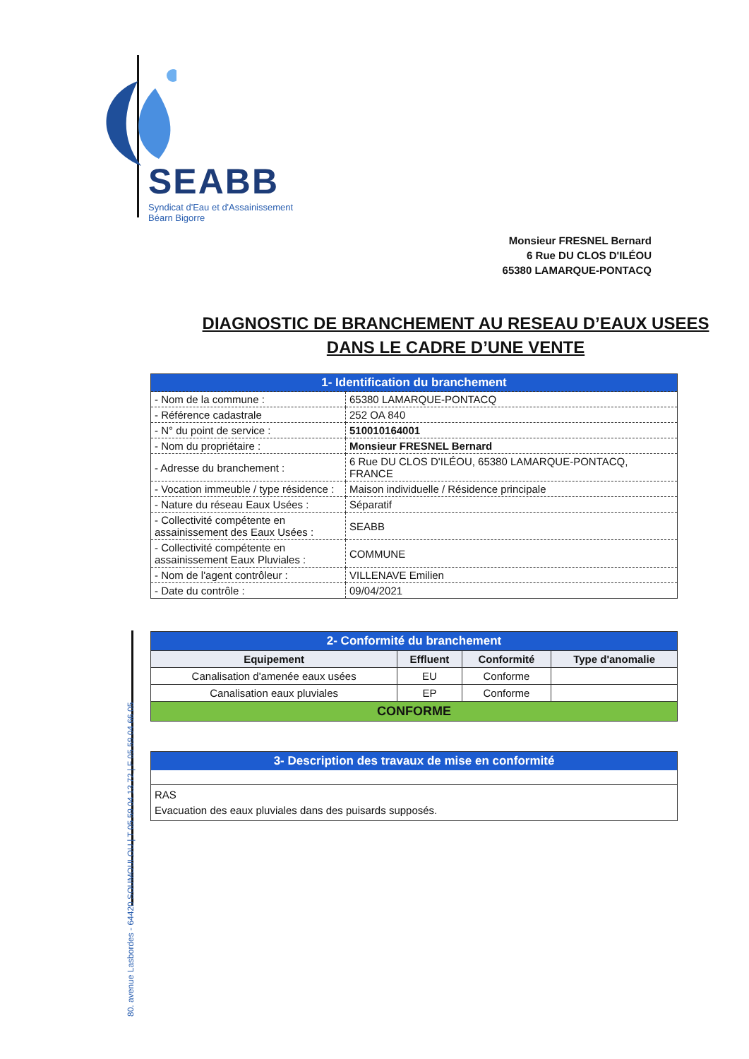SEABB
Syndicat d'Eau et d'Assainissement
Béarn Bigorre
Monsieur FRESNEL Bernard
6 Rue DU CLOS D'ILÉOU
65380 LAMARQUE-PONTACQ
80. avenue Lasbordes - 64420 SOUMOULOU | T 05 59 04 13 72 | F 05 59 04 66 05
DIAGNOSTIC DE BRANCHEMENT AU RESEAU D’EAUX USEES
DANS LE CADRE D’UNE VENTE
| 1- Identification du branchement | |
| - Nom de la commune : | 65380 LAMARQUE-PONTACQ |
| - Référence cadastrale | 252 OA 840 |
| - N° du point de service : | 510010164001 |
| - Nom du propriétaire : | Monsieur FRESNEL Bernard |
| - Adresse du branchement : | 6 Rue DU CLOS D'ILÉOU, 65380 LAMARQUE-PONTACQ, FRANCE |
| - Vocation immeuble / type résidence : | Maison individuelle / Résidence principale |
| - Nature du réseau Eaux Usées : | Séparatif |
| - Collectivité compétente en assainissement des Eaux Usées : | SEABB |
| - Collectivité compétente en assainissement Eaux Pluviales : | COMMUNE |
| - Nom de l'agent contrôleur : | VILLENAVE Emilien |
| - Date du contrôle : | 09/04/2021 |
| 2- Conformité du branchement | | | |
| Equipement | Effluent | Conformité | Type d'anomalie |
| Canalisation d'amenée eaux usées | EU | Conforme | |
| Canalisation eaux pluviales | EP | Conforme | |
| CONFORME | | | |
| 3- Description des travaux de mise en conformité |
| RAS Evacuation des eaux pluviales dans des puisards supposés. |